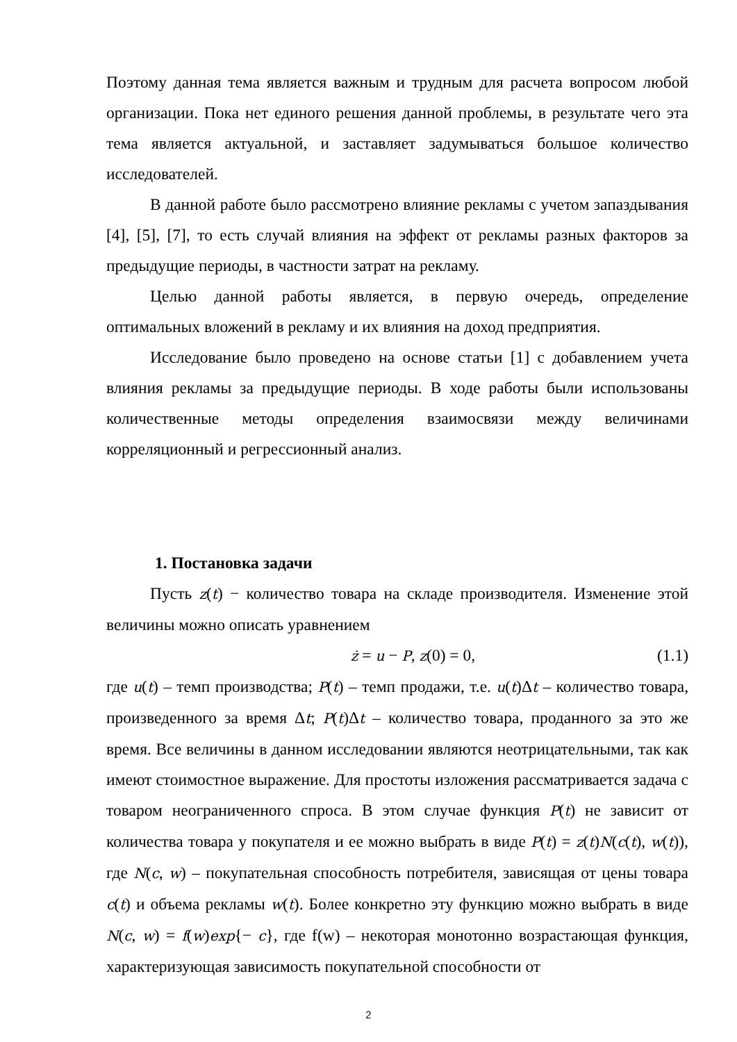Поэтому данная тема является важным и трудным для расчета вопросом любой организации. Пока нет единого решения данной проблемы, в результате чего эта тема является актуальной, и заставляет задумываться большое количество исследователей.
В данной работе было рассмотрено влияние рекламы с учетом запаздывания [4], [5], [7], то есть случай влияния на эффект от рекламы разных факторов за предыдущие периоды, в частности затрат на рекламу.
Целью данной работы является, в первую очередь, определение оптимальных вложений в рекламу и их влияния на доход предприятия.
Исследование было проведено на основе статьи [1] с добавлением учета влияния рекламы за предыдущие периоды. В ходе работы были использованы количественные методы определения взаимосвязи между величинами корреляционный и регрессионный анализ.
1. Постановка задачи
Пусть z(t) − количество товара на складе производителя. Изменение этой величины можно описать уравнением
ż = u − P, z(0) = 0, (1.1)
где u(t) – темп производства; P(t) – темп продажи, т.е. u(t)Δt – количество товара, произведенного за время Δt; P(t)Δt – количество товара, проданного за это же время. Все величины в данном исследовании являются неотрицательными, так как имеют стоимостное выражение. Для простоты изложения рассматривается задача с товаром неограниченного спроса. В этом случае функция P(t) не зависит от количества товара у покупателя и ее можно выбрать в виде P(t) = z(t)N(c(t), w(t)), где N(c, w) – покупательная способность потребителя, зависящая от цены товара c(t) и объема рекламы w(t). Более конкретно эту функцию можно выбрать в виде N(c, w) = f(w)exp{− c}, где f(w) – некоторая монотонно возрастающая функция, характеризующая зависимость покупательной способности от
2